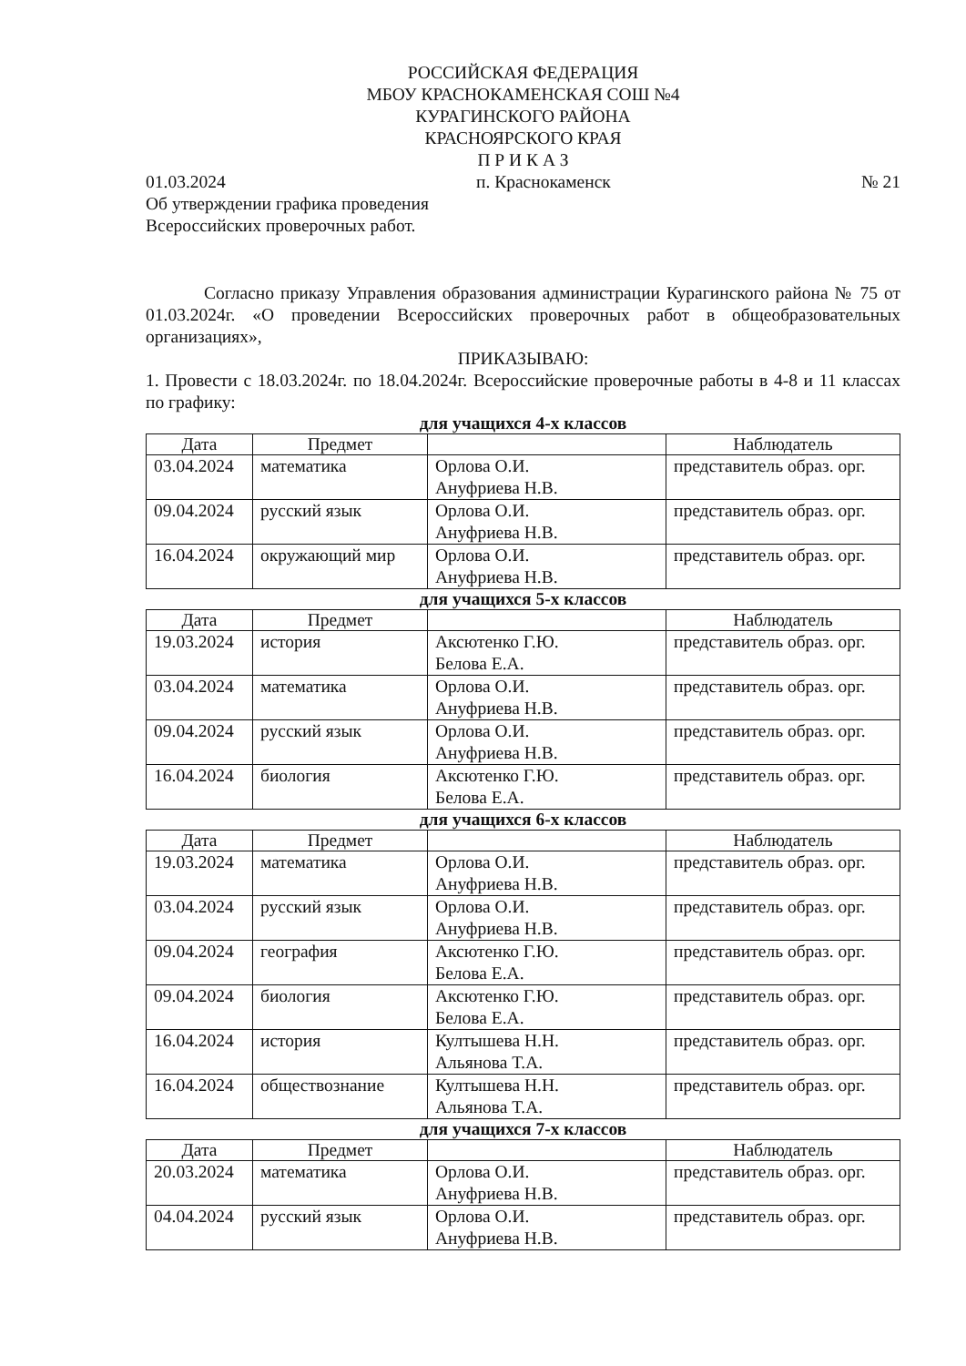РОССИЙСКАЯ ФЕДЕРАЦИЯ
МБОУ КРАСНОКАМЕНСКАЯ СОШ №4
КУРАГИНСКОГО РАЙОНА
КРАСНОЯРСКОГО КРАЯ
П Р И К А З
01.03.2024 п. Краснокаменск № 21
Об утверждении графика проведения
Всероссийских проверочных работ.
Согласно приказу Управления образования администрации Курагинского района № 75 от 01.03.2024г. «О проведении Всероссийских проверочных работ в общеобразовательных организациях»,
ПРИКАЗЫВАЮ:
1. Провести с 18.03.2024г. по 18.04.2024г. Всероссийские проверочные работы в 4-8 и 11 классах по графику:
для учащихся 4-х классов
| Дата | Предмет | | Наблюдатель |
| --- | --- | --- | --- |
| 03.04.2024 | математика | Орлова О.И. Ануфриева Н.В. | представитель образ. орг. |
| 09.04.2024 | русский язык | Орлова О.И. Ануфриева Н.В. | представитель образ. орг. |
| 16.04.2024 | окружающий мир | Орлова О.И. Ануфриева Н.В. | представитель образ. орг. |
для учащихся 5-х классов
| Дата | Предмет | | Наблюдатель |
| --- | --- | --- | --- |
| 19.03.2024 | история | Аксютенко Г.Ю. Белова Е.А. | представитель образ. орг. |
| 03.04.2024 | математика | Орлова О.И. Ануфриева Н.В. | представитель образ. орг. |
| 09.04.2024 | русский язык | Орлова О.И. Ануфриева Н.В. | представитель образ. орг. |
| 16.04.2024 | биология | Аксютенко Г.Ю. Белова Е.А. | представитель образ. орг. |
для учащихся 6-х классов
| Дата | Предмет | | Наблюдатель |
| --- | --- | --- | --- |
| 19.03.2024 | математика | Орлова О.И. Ануфриева Н.В. | представитель образ. орг. |
| 03.04.2024 | русский язык | Орлова О.И. Ануфриева Н.В. | представитель образ. орг. |
| 09.04.2024 | география | Аксютенко Г.Ю. Белова Е.А. | представитель образ. орг. |
| 09.04.2024 | биология | Аксютенко Г.Ю. Белова Е.А. | представитель образ. орг. |
| 16.04.2024 | история | Култышева Н.Н. Альянова Т.А. | представитель образ. орг. |
| 16.04.2024 | обществознание | Култышева Н.Н. Альянова Т.А. | представитель образ. орг. |
для учащихся 7-х классов
| Дата | Предмет | | Наблюдатель |
| --- | --- | --- | --- |
| 20.03.2024 | математика | Орлова О.И. Ануфриева Н.В. | представитель образ. орг. |
| 04.04.2024 | русский язык | Орлова О.И. Ануфриева Н.В. | представитель образ. орг. |